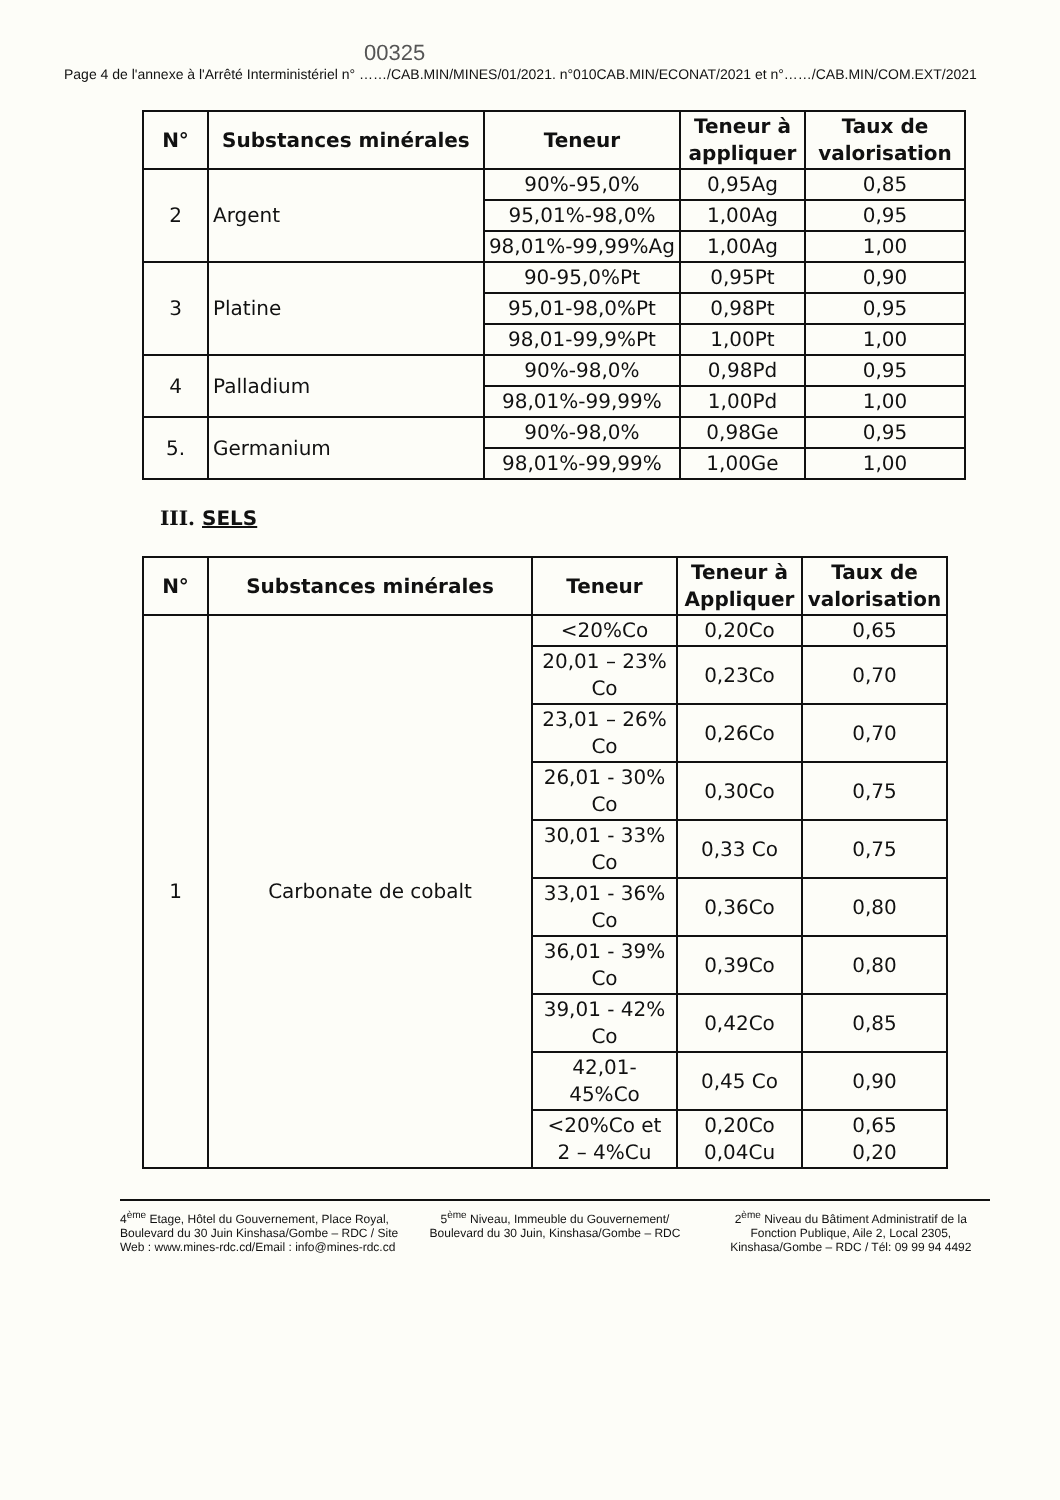00325
Page 4 de l'annexe à l'Arrêté Interministériel n° ……/CAB.MIN/MINES/01/2021. n°010CAB.MIN/ECONAT/2021 et n°……/CAB.MIN/COM.EXT/2021
| N° | Substances minérales | Teneur | Teneur à appliquer | Taux de valorisation |
| --- | --- | --- | --- | --- |
| 2 | Argent | 90%-95,0% | 0,95Ag | 0,85 |
| | | 95,01%-98,0% | 1,00Ag | 0,95 |
| | | 98,01%-99,99%Ag | 1,00Ag | 1,00 |
| 3 | Platine | 90-95,0%Pt | 0,95Pt | 0,90 |
| | | 95,01-98,0%Pt | 0,98Pt | 0,95 |
| | | 98,01-99,9%Pt | 1,00Pt | 1,00 |
| 4 | Palladium | 90%-98,0% | 0,98Pd | 0,95 |
| | | 98,01%-99,99% | 1,00Pd | 1,00 |
| 5. | Germanium | 90%-98,0% | 0,98Ge | 0,95 |
| | | 98,01%-99,99% | 1,00Ge | 1,00 |
III. SELS
| N° | Substances minérales | Teneur | Teneur à Appliquer | Taux de valorisation |
| --- | --- | --- | --- | --- |
| 1 | Carbonate de cobalt | <20%Co | 0,20Co | 0,65 |
| | | 20,01 – 23% Co | 0,23Co | 0,70 |
| | | 23,01 – 26% Co | 0,26Co | 0,70 |
| | | 26,01 - 30% Co | 0,30Co | 0,75 |
| | | 30,01 - 33% Co | 0,33 Co | 0,75 |
| | | 33,01 - 36% Co | 0,36Co | 0,80 |
| | | 36,01 - 39% Co | 0,39Co | 0,80 |
| | | 39,01 - 42% Co | 0,42Co | 0,85 |
| | | 42,01-45%Co | 0,45 Co | 0,90 |
| | | <20%Co et 2 – 4%Cu | 0,20Co 0,04Cu | 0,65 0,20 |
4<sup>ème</sup> Etage, Hôtel du Gouvernement, Place Royal, Boulevard du 30 Juin Kinshasa/Gombe – RDC / Site Web : www.mines-rdc.cd/Email : info@mines-rdc.cd
5<sup>ème</sup> Niveau, Immeuble du Gouvernement/ Boulevard du 30 Juin, Kinshasa/Gombe – RDC
2<sup>ème</sup> Niveau du Bâtiment Administratif de la Fonction Publique, Aile 2, Local 2305, Kinshasa/Gombe – RDC / Tél: 09 99 94 4492